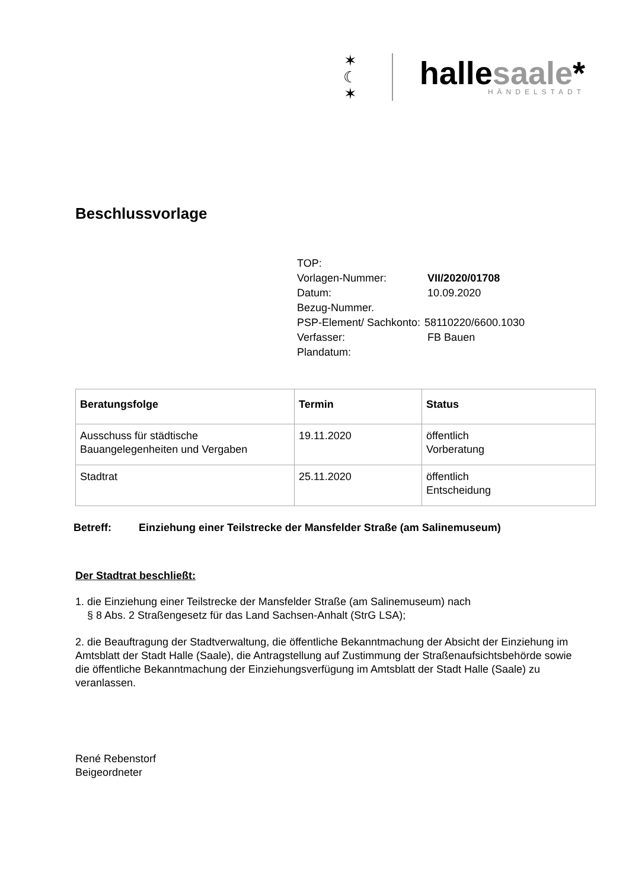✶
☾
✶
hallesaale*
HÄNDELSTADT
Beschlussvorlage
| TOP: | |
| Vorlagen-Nummer: | VII/2020/01708 |
| Datum: | 10.09.2020 |
| Bezug-Nummer. | |
| PSP-Element/ Sachkonto: | 58110220/6600.1030 |
| Verfasser: | FB Bauen |
| Plandatum: | |
| Beratungsfolge | Termin | Status |
| --- | --- | --- |
| Ausschuss für städtische Bauangelegenheiten und Vergaben | 19.11.2020 | öffentlich Vorberatung |
| Stadtrat | 25.11.2020 | öffentlich Entscheidung |
Betreff: Einziehung einer Teilstrecke der Mansfelder Straße (am Salinemuseum)
Der Stadtrat beschließt:
1. die Einziehung einer Teilstrecke der Mansfelder Straße (am Salinemuseum) nach
§ 8 Abs. 2 Straßengesetz für das Land Sachsen-Anhalt (StrG LSA);
2. die Beauftragung der Stadtverwaltung, die öffentliche Bekanntmachung der Absicht der Einziehung im Amtsblatt der Stadt Halle (Saale), die Antragstellung auf Zustimmung der Straßenaufsichtsbehörde sowie die öffentliche Bekanntmachung der Einziehungsverfügung im Amtsblatt der Stadt Halle (Saale) zu veranlassen.
René Rebenstorf
Beigeordneter